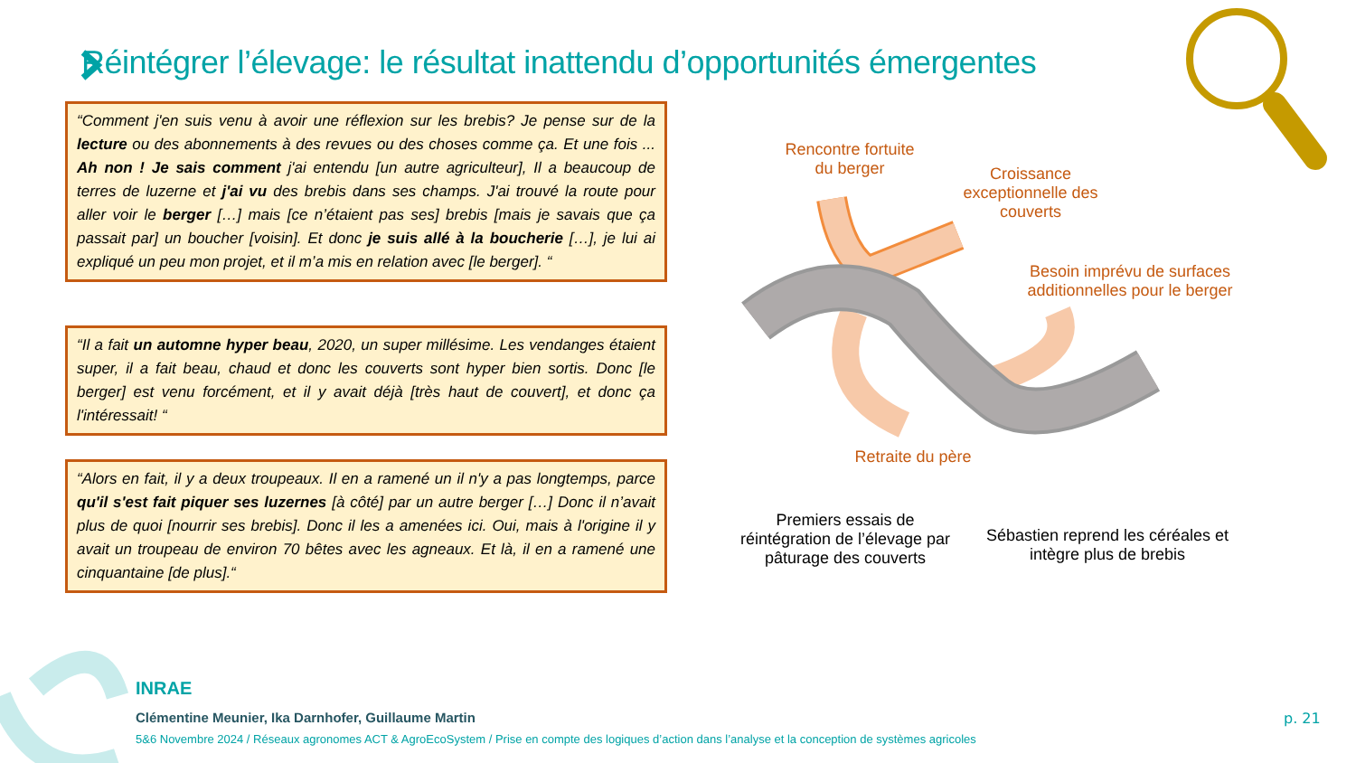Réintégrer l’élevage: le résultat inattendu d’opportunités émergentes
“Comment j'en suis venu à avoir une réflexion sur les brebis? Je pense sur de la lecture ou des abonnements à des revues ou des choses comme ça. Et une fois ... Ah non ! Je sais comment j'ai entendu [un autre agriculteur], Il a beaucoup de terres de luzerne et j'ai vu des brebis dans ses champs. J'ai trouvé la route pour aller voir le berger […] mais [ce n’étaient pas ses] brebis [mais je savais que ça passait par] un boucher [voisin]. Et donc je suis allé à la boucherie […], je lui ai expliqué un peu mon projet, et il m’a mis en relation avec [le berger]. “
“Il a fait un automne hyper beau, 2020, un super millésime. Les vendanges étaient super, il a fait beau, chaud et donc les couverts sont hyper bien sortis. Donc [le berger] est venu forcément, et il y avait déjà [très haut de couvert], et donc ça l'intéressait! “
“Alors en fait, il y a deux troupeaux. Il en a ramené un il n'y a pas longtemps, parce qu'il s'est fait piquer ses luzernes [à côté] par un autre berger […] Donc il n’avait plus de quoi [nourrir ses brebis]. Donc il les a amenées ici. Oui, mais à l'origine il y avait un troupeau de environ 70 bêtes avec les agneaux. Et là, il en a ramené une cinquantaine [de plus].“
Rencontre fortuite
du berger
Croissance exceptionnelle des couverts
Besoin imprévu de surfaces additionnelles pour le berger
Retraite du père
Premiers essais de réintégration de l’élevage par pâturage des couverts
Sébastien reprend les céréales et intègre plus de brebis
INRAE
Clémentine Meunier, Ika Darnhofer, Guillaume Martin
5&6 Novembre 2024 / Réseaux agronomes ACT & AgroEcoSystem / Prise en compte des logiques d’action dans l’analyse et la conception de systèmes agricoles
p. 21